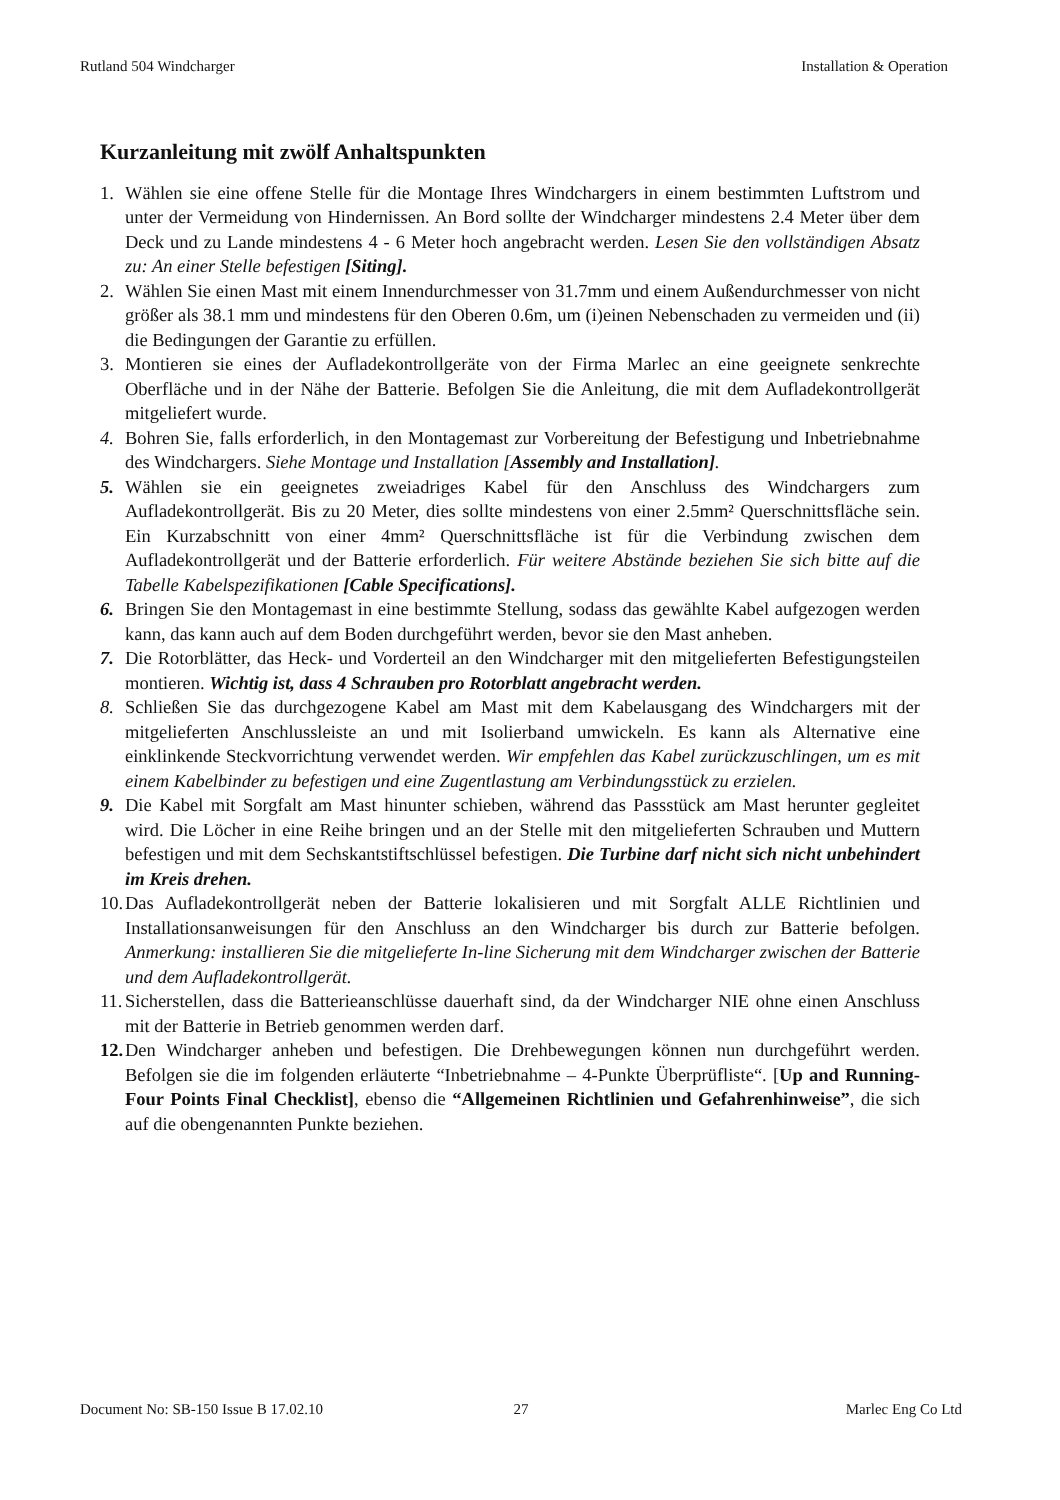Rutland 504 Windcharger Installation & Operation
Kurzanleitung mit zwölf Anhaltspunkten
1. Wählen sie eine offene Stelle für die Montage Ihres Windchargers in einem bestimmten Luftstrom und unter der Vermeidung von Hindernissen. An Bord sollte der Windcharger mindestens 2.4 Meter über dem Deck und zu Lande mindestens 4 - 6 Meter hoch angebracht werden. Lesen Sie den vollständigen Absatz zu: An einer Stelle befestigen [Siting].
2. Wählen Sie einen Mast mit einem Innendurchmesser von 31.7mm und einem Außendurchmesser von nicht größer als 38.1 mm und mindestens für den Oberen 0.6m, um (i)einen Nebenschaden zu vermeiden und (ii) die Bedingungen der Garantie zu erfüllen.
3. Montieren sie eines der Aufladekontrollgeräte von der Firma Marlec an eine geeignete senkrechte Oberfläche und in der Nähe der Batterie. Befolgen Sie die Anleitung, die mit dem Aufladekontrollgerät mitgeliefert wurde.
4. Bohren Sie, falls erforderlich, in den Montagemast zur Vorbereitung der Befestigung und Inbetriebnahme des Windchargers. Siehe Montage und Installation [Assembly and Installation].
5. Wählen sie ein geeignetes zweiadriges Kabel für den Anschluss des Windchargers zum Aufladekontrollgerät. Bis zu 20 Meter, dies sollte mindestens von einer 2.5mm² Querschnittsfläche sein. Ein Kurzabschnitt von einer 4mm² Querschnittsfläche ist für die Verbindung zwischen dem Aufladekontrollgerät und der Batterie erforderlich. Für weitere Abstände beziehen Sie sich bitte auf die Tabelle Kabelspezifikationen [Cable Specifications].
6. Bringen Sie den Montagemast in eine bestimmte Stellung, sodass das gewählte Kabel aufgezogen werden kann, das kann auch auf dem Boden durchgeführt werden, bevor sie den Mast anheben.
7. Die Rotorblätter, das Heck- und Vorderteil an den Windcharger mit den mitgelieferten Befestigungsteilen montieren. Wichtig ist, dass 4 Schrauben pro Rotorblatt angebracht werden.
8. Schließen Sie das durchgezogene Kabel am Mast mit dem Kabelausgang des Windchargers mit der mitgelieferten Anschlussleiste an und mit Isolierband umwickeln. Es kann als Alternative eine einklinkende Steckvorrichtung verwendet werden. Wir empfehlen das Kabel zurückzuschlingen, um es mit einem Kabelbinder zu befestigen und eine Zugentlastung am Verbindungsstück zu erzielen.
9. Die Kabel mit Sorgfalt am Mast hinunter schieben, während das Passstück am Mast herunter gegleitet wird. Die Löcher in eine Reihe bringen und an der Stelle mit den mitgelieferten Schrauben und Muttern befestigen und mit dem Sechskantstiftschlüssel befestigen. Die Turbine darf nicht sich nicht unbehindert im Kreis drehen.
10. Das Aufladekontrollgerät neben der Batterie lokalisieren und mit Sorgfalt ALLE Richtlinien und Installationsanweisungen für den Anschluss an den Windcharger bis durch zur Batterie befolgen. Anmerkung: installieren Sie die mitgelieferte In-line Sicherung mit dem Windcharger zwischen der Batterie und dem Aufladekontrollgerät.
11. Sicherstellen, dass die Batterieanschlüsse dauerhaft sind, da der Windcharger NIE ohne einen Anschluss mit der Batterie in Betrieb genommen werden darf.
12. Den Windcharger anheben und befestigen. Die Drehbewegungen können nun durchgeführt werden. Befolgen sie die im folgenden erläuterte “Inbetriebnahme – 4-Punkte Überprüfliste“. [Up and Running- Four Points Final Checklist], ebenso die “Allgemeinen Richtlinien und Gefahrenhinweise”, die sich auf die obengenannten Punkte beziehen.
Document No: SB-150 Issue B 17.02.10 27 Marlec Eng Co Ltd